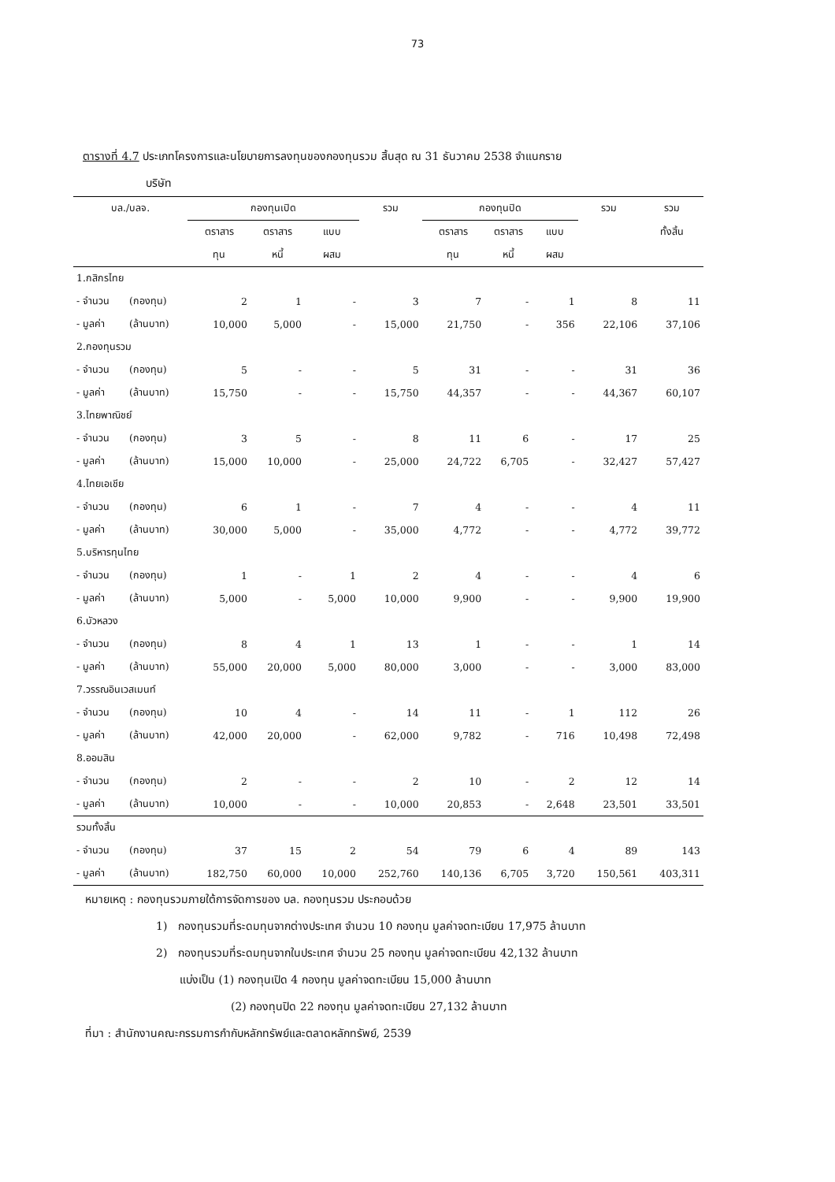73
ตารางที่ 4.7 ประเภทโครงการและนโยบายการลงทุนของกองทุนรวม สิ้นสุด ณ 31 ธันวาคม 2538 จำแนกราย
บริษัท
| บล./บลจ. | | กองทุนเปิด | | | รวม | กองทุนปิด | | | รวม | รวม |
| --- | --- | --- | --- | --- | --- | --- | --- | --- | --- | --- |
| | | ตราสาร | ตราสาร | แบบ | | ตราสาร | ตราสาร | แบบ | | ทั้งสิ้น |
| | | ทุน | หนี้ | ผสม | | ทุน | หนี้ | ผสม | | |
| 1.กสิกรไทย | | | | | | | | | | |
| - จำนวน | (กองทุน) | 2 | 1 | - | 3 | 7 | - | 1 | 8 | 11 |
| - มูลค่า | (ล้านบาท) | 10,000 | 5,000 | - | 15,000 | 21,750 | - | 356 | 22,106 | 37,106 |
| 2.กองทุนรวม | | | | | | | | | | |
| - จำนวน | (กองทุน) | 5 | - | - | 5 | 31 | - | - | 31 | 36 |
| - มูลค่า | (ล้านบาท) | 15,750 | - | - | 15,750 | 44,357 | - | - | 44,367 | 60,107 |
| 3.ไทยพาณิชย์ | | | | | | | | | | |
| - จำนวน | (กองทุน) | 3 | 5 | - | 8 | 11 | 6 | - | 17 | 25 |
| - มูลค่า | (ล้านบาท) | 15,000 | 10,000 | - | 25,000 | 24,722 | 6,705 | - | 32,427 | 57,427 |
| 4.ไทยเอเชีย | | | | | | | | | | |
| - จำนวน | (กองทุน) | 6 | 1 | - | 7 | 4 | - | - | 4 | 11 |
| - มูลค่า | (ล้านบาท) | 30,000 | 5,000 | - | 35,000 | 4,772 | - | - | 4,772 | 39,772 |
| 5.บริหารทุนไทย | | | | | | | | | | |
| - จำนวน | (กองทุน) | 1 | - | 1 | 2 | 4 | - | - | 4 | 6 |
| - มูลค่า | (ล้านบาท) | 5,000 | - | 5,000 | 10,000 | 9,900 | - | - | 9,900 | 19,900 |
| 6.บัวหลวง | | | | | | | | | | |
| - จำนวน | (กองทุน) | 8 | 4 | 1 | 13 | 1 | - | - | 1 | 14 |
| - มูลค่า | (ล้านบาท) | 55,000 | 20,000 | 5,000 | 80,000 | 3,000 | - | - | 3,000 | 83,000 |
| 7.วรรณอินเวสเมนท์ | | | | | | | | | | |
| - จำนวน | (กองทุน) | 10 | 4 | - | 14 | 11 | - | 1 | 112 | 26 |
| - มูลค่า | (ล้านบาท) | 42,000 | 20,000 | - | 62,000 | 9,782 | - | 716 | 10,498 | 72,498 |
| 8.ออมสิน | | | | | | | | | | |
| - จำนวน | (กองทุน) | 2 | - | - | 2 | 10 | - | 2 | 12 | 14 |
| - มูลค่า | (ล้านบาท) | 10,000 | - | - | 10,000 | 20,853 | - | 2,648 | 23,501 | 33,501 |
| รวมทั้งสิ้น | | | | | | | | | | |
| - จำนวน | (กองทุน) | 37 | 15 | 2 | 54 | 79 | 6 | 4 | 89 | 143 |
| - มูลค่า | (ล้านบาท) | 182,750 | 60,000 | 10,000 | 252,760 | 140,136 | 6,705 | 3,720 | 150,561 | 403,311 |
หมายเหตุ : กองทุนรวมภายใต้การจัดการของ บล. กองทุนรวม ประกอบด้วย
1) กองทุนรวมที่ระดมทุนจากต่างประเทศ จำนวน 10 กองทุน มูลค่าจดทะเบียน 17,975 ล้านบาท
2) กองทุนรวมที่ระดมทุนจากในประเทศ จำนวน 25 กองทุน มูลค่าจดทะเบียน 42,132 ล้านบาท
แบ่งเป็น (1) กองทุนเปิด 4 กองทุน มูลค่าจดทะเบียน 15,000 ล้านบาท
(2) กองทุนปิด 22 กองทุน มูลค่าจดทะเบียน 27,132 ล้านบาท
ที่มา : สำนักงานคณะกรรมการกำกับหลักทรัพย์และตลาดหลักทรัพย์, 2539